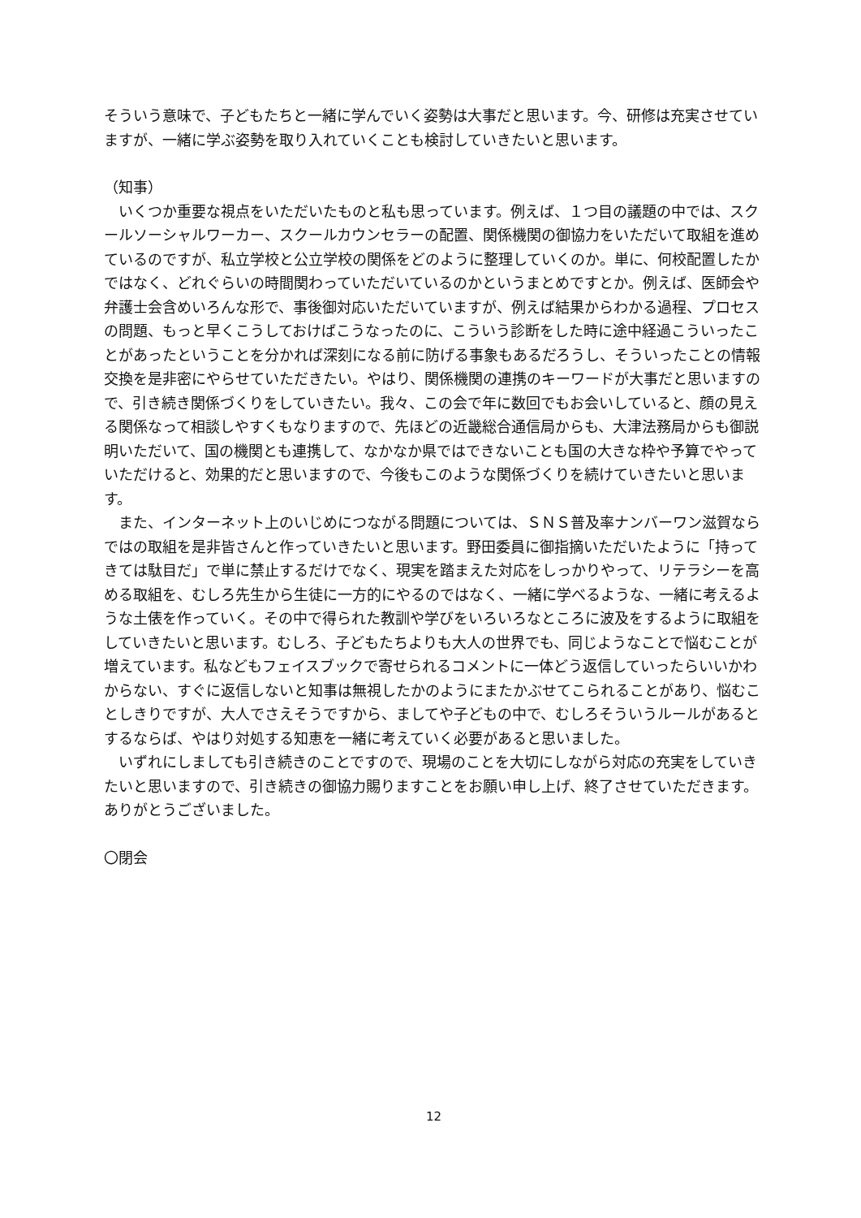そういう意味で、子どもたちと一緒に学んでいく姿勢は大事だと思います。今、研修は充実させていますが、一緒に学ぶ姿勢を取り入れていくことも検討していきたいと思います。
（知事）
　いくつか重要な視点をいただいたものと私も思っています。例えば、１つ目の議題の中では、スクールソーシャルワーカー、スクールカウンセラーの配置、関係機関の御協力をいただいて取組を進めているのですが、私立学校と公立学校の関係をどのように整理していくのか。単に、何校配置したかではなく、どれぐらいの時間関わっていただいているのかというまとめですとか。例えば、医師会や弁護士会含めいろんな形で、事後御対応いただいていますが、例えば結果からわかる過程、プロセスの問題、もっと早くこうしておけばこうなったのに、こういう診断をした時に途中経過こういったことがあったということを分かれば深刻になる前に防げる事象もあるだろうし、そういったことの情報交換を是非密にやらせていただきたい。やはり、関係機関の連携のキーワードが大事だと思いますので、引き続き関係づくりをしていきたい。我々、この会で年に数回でもお会いしていると、顔の見える関係なって相談しやすくもなりますので、先ほどの近畿総合通信局からも、大津法務局からも御説明いただいて、国の機関とも連携して、なかなか県ではできないことも国の大きな枠や予算でやっていただけると、効果的だと思いますので、今後もこのような関係づくりを続けていきたいと思います。
　また、インターネット上のいじめにつながる問題については、ＳＮＳ普及率ナンバーワン滋賀ならではの取組を是非皆さんと作っていきたいと思います。野田委員に御指摘いただいたように「持ってきては駄目だ」で単に禁止するだけでなく、現実を踏まえた対応をしっかりやって、リテラシーを高める取組を、むしろ先生から生徒に一方的にやるのではなく、一緒に学べるような、一緒に考えるような土俵を作っていく。その中で得られた教訓や学びをいろいろなところに波及をするように取組をしていきたいと思います。むしろ、子どもたちよりも大人の世界でも、同じようなことで悩むことが増えています。私などもフェイスブックで寄せられるコメントに一体どう返信していったらいいかわからない、すぐに返信しないと知事は無視したかのようにまたかぶせてこられることがあり、悩むことしきりですが、大人でさえそうですから、ましてや子どもの中で、むしろそういうルールがあるとするならば、やはり対処する知恵を一緒に考えていく必要があると思いました。
　いずれにしましても引き続きのことですので、現場のことを大切にしながら対応の充実をしていきたいと思いますので、引き続きの御協力賜りますことをお願い申し上げ、終了させていただきます。ありがとうございました。
〇閉会
12